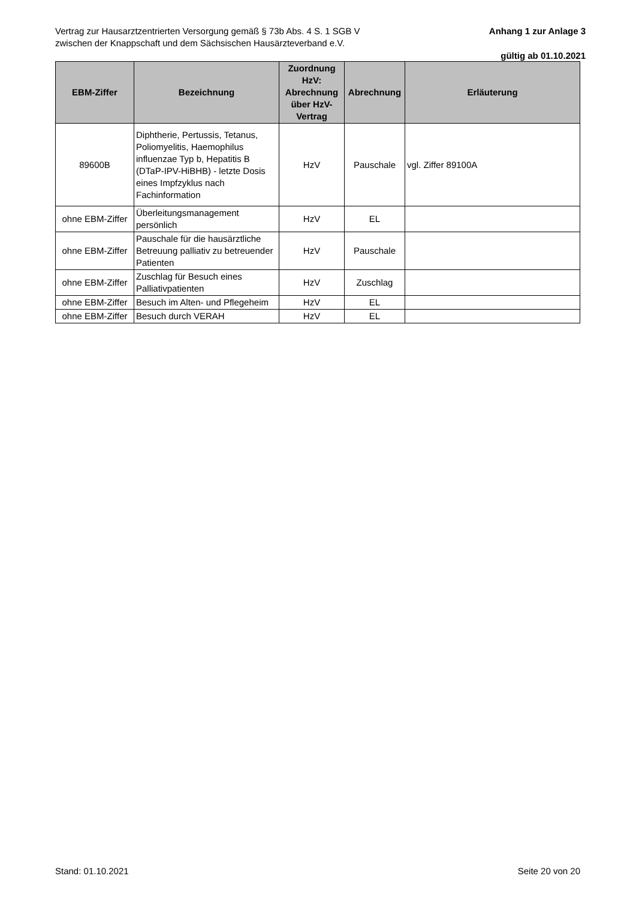Vertrag zur Hausarztzentrierten Versorgung gemäß § 73b Abs. 4 S. 1 SGB V
zwischen der Knappschaft und dem Sächsischen Hausärzteverband e.V.
Anhang 1 zur Anlage 3
gültig ab 01.10.2021
| EBM-Ziffer | Bezeichnung | Zuordnung HzV: Abrechnung über HzV-Vertrag | Abrechnung | Erläuterung |
| --- | --- | --- | --- | --- |
| 89600B | Diphtherie, Pertussis, Tetanus, Poliomyelitis, Haemophilus influenzae Typ b, Hepatitis B (DTaP-IPV-HiBHB) - letzte Dosis eines Impfzyklus nach Fachinformation | HzV | Pauschale | vgl. Ziffer 89100A |
| ohne EBM-Ziffer | Überleitungsmanagement persönlich | HzV | EL | |
| ohne EBM-Ziffer | Pauschale für die hausärztliche Betreuung palliativ zu betreuender Patienten | HzV | Pauschale | |
| ohne EBM-Ziffer | Zuschlag für Besuch eines Palliativpatienten | HzV | Zuschlag | |
| ohne EBM-Ziffer | Besuch im Alten- und Pflegeheim | HzV | EL | |
| ohne EBM-Ziffer | Besuch durch VERAH | HzV | EL | |
Stand: 01.10.2021 Seite 20 von 20